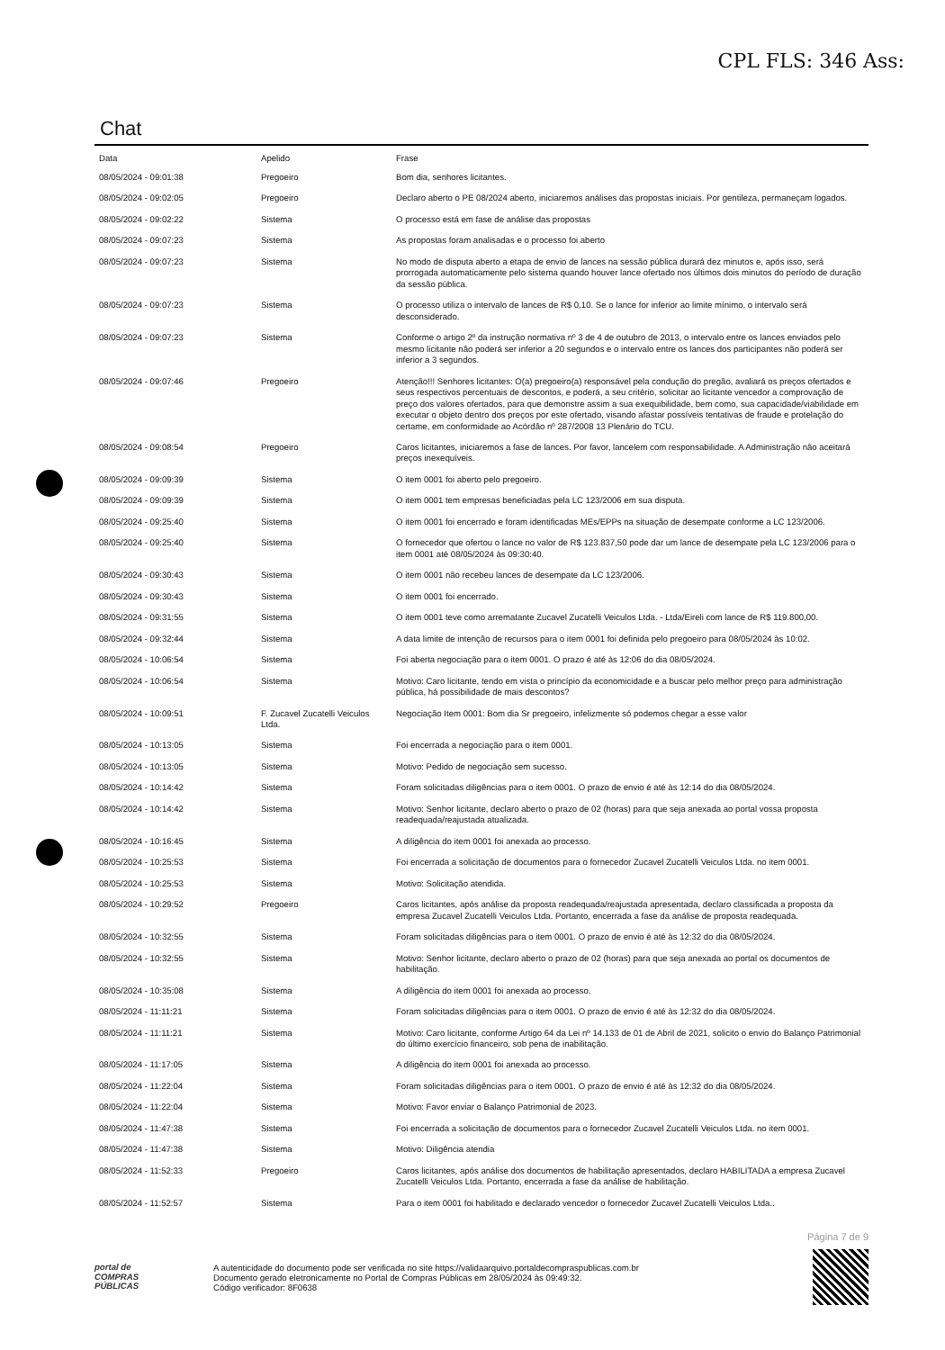CPL FLS: 346 Ass:
Chat
| Data | Apelido | Frase |
| --- | --- | --- |
| 08/05/2024 - 09:01:38 | Pregoeiro | Bom dia, senhores licitantes. |
| 08/05/2024 - 09:02:05 | Pregoeiro | Declaro aberto o PE 08/2024 aberto, iniciaremos análises das propostas iniciais. Por gentileza, permaneçam logados. |
| 08/05/2024 - 09:02:22 | Sistema | O processo está em fase de análise das propostas |
| 08/05/2024 - 09:07:23 | Sistema | As propostas foram analisadas e o processo foi aberto |
| 08/05/2024 - 09:07:23 | Sistema | No modo de disputa aberto a etapa de envio de lances na sessão pública durará dez minutos e, após isso, será prorrogada automaticamente pelo sistema quando houver lance ofertado nos últimos dois minutos do período de duração da sessão pública. |
| 08/05/2024 - 09:07:23 | Sistema | O processo utiliza o intervalo de lances de R$ 0,10. Se o lance for inferior ao limite mínimo, o intervalo será desconsiderado. |
| 08/05/2024 - 09:07:23 | Sistema | Conforme o artigo 2º da instrução normativa nº 3 de 4 de outubro de 2013, o intervalo entre os lances enviados pelo mesmo licitante não poderá ser inferior a 20 segundos e o intervalo entre os lances dos participantes não poderá ser inferior a 3 segundos. |
| 08/05/2024 - 09:07:46 | Pregoeiro | Atenção!!! Senhores licitantes: O(a) pregoeiro(a) responsável pela condução do pregão, avaliará os preços ofertados e seus respectivos percentuais de descontos, e poderá, a seu critério, solicitar ao licitante vencedor a comprovação de preço dos valores ofertados, para que demonstre assim a sua exequibilidade, bem como, sua capacidade/viabilidade em executar o objeto dentro dos preços por este ofertado, visando afastar possíveis tentativas de fraude e protelação do certame, em conformidade ao Acórdão nº 287/2008 13 Plenário do TCU. |
| 08/05/2024 - 09:08:54 | Pregoeiro | Caros licitantes, iniciaremos a fase de lances. Por favor, lancelem com responsabilidade. A Administração não aceitará preços inexequíveis. |
| 08/05/2024 - 09:09:39 | Sistema | O item 0001 foi aberto pelo pregoeiro. |
| 08/05/2024 - 09:09:39 | Sistema | O item 0001 tem empresas beneficiadas pela LC 123/2006 em sua disputa. |
| 08/05/2024 - 09:25:40 | Sistema | O item 0001 foi encerrado e foram identificadas MEs/EPPs na situação de desempate conforme a LC 123/2006. |
| 08/05/2024 - 09:25:40 | Sistema | O fornecedor que ofertou o lance no valor de R$ 123.837,50 pode dar um lance de desempate pela LC 123/2006 para o item 0001 até 08/05/2024 às 09:30:40. |
| 08/05/2024 - 09:30:43 | Sistema | O item 0001 não recebeu lances de desempate da LC 123/2006. |
| 08/05/2024 - 09:30:43 | Sistema | O item 0001 foi encerrado. |
| 08/05/2024 - 09:31:55 | Sistema | O item 0001 teve como arrematante Zucavel Zucatelli Veiculos Ltda. - Ltda/Eireli com lance de R$ 119.800,00. |
| 08/05/2024 - 09:32:44 | Sistema | A data limite de intenção de recursos para o item 0001 foi definida pelo pregoeiro para 08/05/2024 às 10:02. |
| 08/05/2024 - 10:06:54 | Sistema | Foi aberta negociação para o item 0001. O prazo é até às 12:06 do dia 08/05/2024. |
| 08/05/2024 - 10:06:54 | Sistema | Motivo: Caro licitante, tendo em vista o princípio da economicidade e a buscar pelo melhor preço para administração pública, há possibilidade de mais descontos? |
| 08/05/2024 - 10:09:51 | F. Zucavel Zucatelli Veiculos Ltda. | Negociação Item 0001: Bom dia Sr pregoeiro, infelizmente só podemos chegar a esse valor |
| 08/05/2024 - 10:13:05 | Sistema | Foi encerrada a negociação para o item 0001. |
| 08/05/2024 - 10:13:05 | Sistema | Motivo: Pedido de negociação sem sucesso. |
| 08/05/2024 - 10:14:42 | Sistema | Foram solicitadas diligências para o item 0001. O prazo de envio é até às 12:14 do dia 08/05/2024. |
| 08/05/2024 - 10:14:42 | Sistema | Motivo: Senhor licitante, declaro aberto o prazo de 02 (horas) para que seja anexada ao portal vossa proposta readequada/reajustada atualizada. |
| 08/05/2024 - 10:16:45 | Sistema | A diligência do item 0001 foi anexada ao processo. |
| 08/05/2024 - 10:25:53 | Sistema | Foi encerrada a solicitação de documentos para o fornecedor Zucavel Zucatelli Veiculos Ltda. no item 0001. |
| 08/05/2024 - 10:25:53 | Sistema | Motivo: Solicitação atendida. |
| 08/05/2024 - 10:29:52 | Pregoeiro | Caros licitantes, após análise da proposta readequada/reajustada apresentada, declaro classificada a proposta da empresa Zucavel Zucatelli Veiculos Ltda. Portanto, encerrada a fase da análise de proposta readequada. |
| 08/05/2024 - 10:32:55 | Sistema | Foram solicitadas diligências para o item 0001. O prazo de envio é até às 12:32 do dia 08/05/2024. |
| 08/05/2024 - 10:32:55 | Sistema | Motivo: Senhor licitante, declaro aberto o prazo de 02 (horas) para que seja anexada ao portal os documentos de habilitação. |
| 08/05/2024 - 10:35:08 | Sistema | A diligência do item 0001 foi anexada ao processo. |
| 08/05/2024 - 11:11:21 | Sistema | Foram solicitadas diligências para o item 0001. O prazo de envio é até às 12:32 do dia 08/05/2024. |
| 08/05/2024 - 11:11:21 | Sistema | Motivo: Caro licitante, conforme Artigo 64 da Lei nº 14.133 de 01 de Abril de 2021, solicito o envio do Balanço Patrimonial do último exercício financeiro, sob pena de inabilitação. |
| 08/05/2024 - 11:17:05 | Sistema | A diligência do item 0001 foi anexada ao processo. |
| 08/05/2024 - 11:22:04 | Sistema | Foram solicitadas diligências para o item 0001. O prazo de envio é até às 12:32 do dia 08/05/2024. |
| 08/05/2024 - 11:22:04 | Sistema | Motivo: Favor enviar o Balanço Patrimonial de 2023. |
| 08/05/2024 - 11:47:38 | Sistema | Foi encerrada a solicitação de documentos para o fornecedor Zucavel Zucatelli Veiculos Ltda. no item 0001. |
| 08/05/2024 - 11:47:38 | Sistema | Motivo: Diligência atendia |
| 08/05/2024 - 11:52:33 | Pregoeiro | Caros licitantes, após análise dos documentos de habilitação apresentados, declaro HABILITADA a empresa Zucavel Zucatelli Veiculos Ltda. Portanto, encerrada a fase da análise de habilitação. |
| 08/05/2024 - 11:52:57 | Sistema | Para o item 0001 foi habilitado e declarado vencedor o fornecedor Zucavel Zucatelli Veiculos Ltda.. |
Página 7 de 9
portal de
COMPRAS
PÚBLICAS
A autenticidade do documento pode ser verificada no site https://validaarquivo.portaldecompraspublicas.com.br
Documento gerado eletronicamente no Portal de Compras Públicas em 28/05/2024 às 09:49:32.
Código verificador: 8F0638